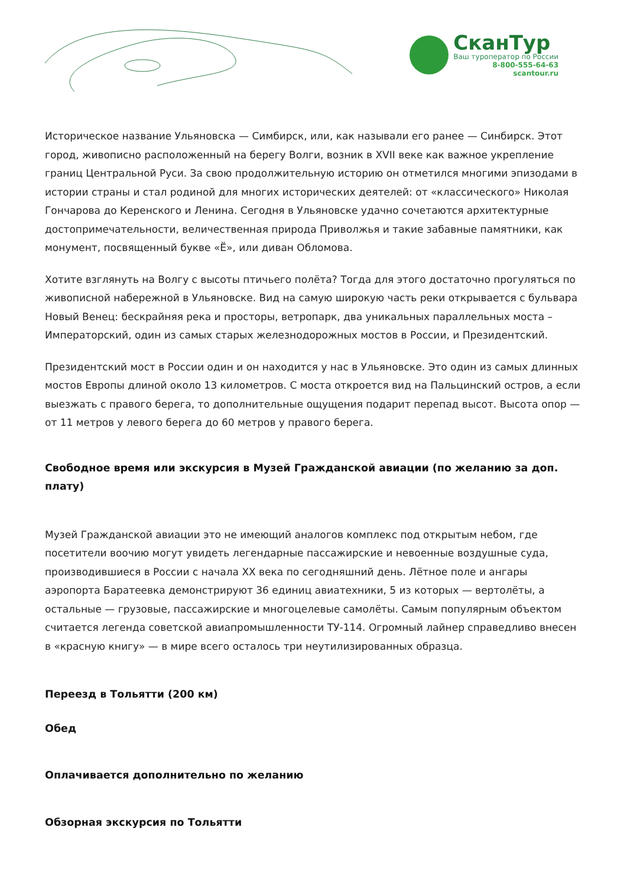СканТур
Ваш туроператор по России
8-800-555-64-63
scantour.ru
Историческое название Ульяновска — Симбирск, или, как называли его ранее — Синбирск. Этот город, живописно расположенный на берегу Волги, возник в XVII веке как важное укрепление границ Центральной Руси. За свою продолжительную историю он отметился многими эпизодами в истории страны и стал родиной для многих исторических деятелей: от «классического» Николая Гончарова до Керенского и Ленина. Сегодня в Ульяновске удачно сочетаются архитектурные достопримечательности, величественная природа Приволжья и такие забавные памятники, как монумент, посвященный букве «Ё», или диван Обломова.
Хотите взглянуть на Волгу с высоты птичьего полёта? Тогда для этого достаточно прогуляться по живописной набережной в Ульяновске. Вид на самую широкую часть реки открывается с бульвара Новый Венец: бескрайняя река и просторы, ветропарк, два уникальных параллельных моста – Императорский, один из самых старых железнодорожных мостов в России, и Президентский.
Президентский мост в России один и он находится у нас в Ульяновске. Это один из самых длинных мостов Европы длиной около 13 километров. С моста откроется вид на Пальцинский остров, а если выезжать с правого берега, то дополнительные ощущения подарит перепад высот. Высота опор — от 11 метров у левого берега до 60 метров у правого берега.
Свободное время или экскурсия в Музей Гражданской авиации (по желанию за доп. плату)
Музей Гражданской авиации это не имеющий аналогов комплекс под открытым небом, где посетители воочию могут увидеть легендарные пассажирские и невоенные воздушные суда, производившиеся в России с начала XX века по сегодняшний день. Лётное поле и ангары аэропорта Баратеевка демонстрируют 36 единиц авиатехники, 5 из которых — вертолёты, а остальные — грузовые, пассажирские и многоцелевые самолёты. Самым популярным объектом считается легенда советской авиапромышленности ТУ-114. Огромный лайнер справедливо внесен в «красную книгу» — в мире всего осталось три неутилизированных образца.
Переезд в Тольятти (200 км)
Обед
Оплачивается дополнительно по желанию
Обзорная экскурсия по Тольятти